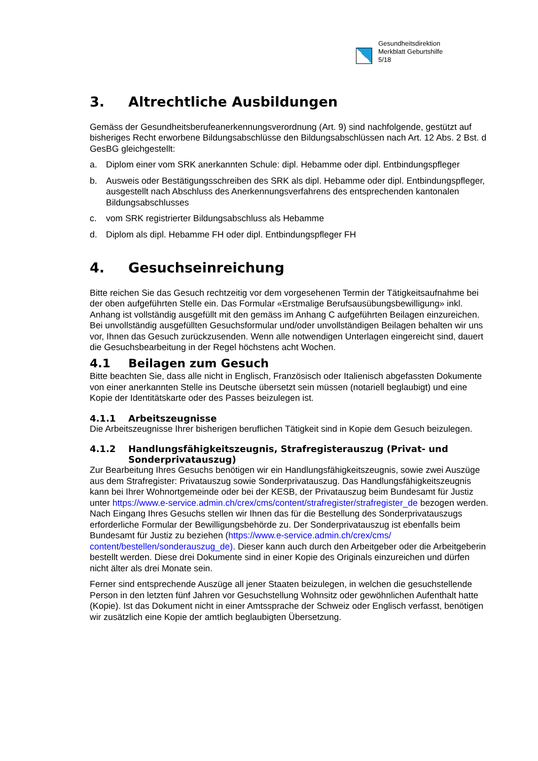Gesundheitsdirektion
Merkblatt Geburtshilfe
5/18
3. Altrechtliche Ausbildungen
Gemäss der Gesundheitsberufeanerkennungsverordnung (Art. 9) sind nachfolgende, gestützt auf bisheriges Recht erworbene Bildungsabschlüsse den Bildungsabschlüssen nach Art. 12 Abs. 2 Bst. d GesBG gleichgestellt:
a. Diplom einer vom SRK anerkannten Schule: dipl. Hebamme oder dipl. Entbindungspfleger
b. Ausweis oder Bestätigungsschreiben des SRK als dipl. Hebamme oder dipl. Entbindungspfleger, ausgestellt nach Abschluss des Anerkennungsverfahrens des entsprechenden kantonalen Bildungsabschlusses
c. vom SRK registrierter Bildungsabschluss als Hebamme
d. Diplom als dipl. Hebamme FH oder dipl. Entbindungspfleger FH
4. Gesuchseinreichung
Bitte reichen Sie das Gesuch rechtzeitig vor dem vorgesehenen Termin der Tätigkeitsaufnahme bei der oben aufgeführten Stelle ein. Das Formular «Erstmalige Berufsausübungsbewilligung» inkl. Anhang ist vollständig ausgefüllt mit den gemäss im Anhang C aufgeführten Beilagen einzureichen. Bei unvollständig ausgefüllten Gesuchsformular und/oder unvollständigen Beilagen behalten wir uns vor, Ihnen das Gesuch zurückzusenden. Wenn alle notwendigen Unterlagen eingereicht sind, dauert die Gesuchsbearbeitung in der Regel höchstens acht Wochen.
4.1 Beilagen zum Gesuch
Bitte beachten Sie, dass alle nicht in Englisch, Französisch oder Italienisch abgefassten Dokumente von einer anerkannten Stelle ins Deutsche übersetzt sein müssen (notariell beglaubigt) und eine Kopie der Identitätskarte oder des Passes beizulegen ist.
4.1.1 Arbeitszeugnisse
Die Arbeitszeugnisse Ihrer bisherigen beruflichen Tätigkeit sind in Kopie dem Gesuch beizulegen.
4.1.2 Handlungsfähigkeitszeugnis, Strafregisterauszug (Privat- und Sonderprivatauszug)
Zur Bearbeitung Ihres Gesuchs benötigen wir ein Handlungsfähigkeitszeugnis, sowie zwei Auszüge aus dem Strafregister: Privatauszug sowie Sonderprivatauszug. Das Handlungsfähigkeitszeugnis kann bei Ihrer Wohnortgemeinde oder bei der KESB, der Privatauszug beim Bundesamt für Justiz unter https://www.e-service.admin.ch/crex/cms/content/strafregister/strafregister_de bezogen werden. Nach Eingang Ihres Gesuchs stellen wir Ihnen das für die Bestellung des Sonderprivatauszugs erforderliche Formular der Bewilligungsbehörde zu. Der Sonderprivatauszug ist ebenfalls beim Bundesamt für Justiz zu beziehen (https://www.e-service.admin.ch/crex/cms/ content/bestellen/sonderauszug_de). Dieser kann auch durch den Arbeitgeber oder die Arbeitgeberin bestellt werden. Diese drei Dokumente sind in einer Kopie des Originals einzureichen und dürfen nicht älter als drei Monate sein.
Ferner sind entsprechende Auszüge all jener Staaten beizulegen, in welchen die gesuchstellende Person in den letzten fünf Jahren vor Gesuchstellung Wohnsitz oder gewöhnlichen Aufenthalt hatte (Kopie). Ist das Dokument nicht in einer Amtssprache der Schweiz oder Englisch verfasst, benötigen wir zusätzlich eine Kopie der amtlich beglaubigten Übersetzung.